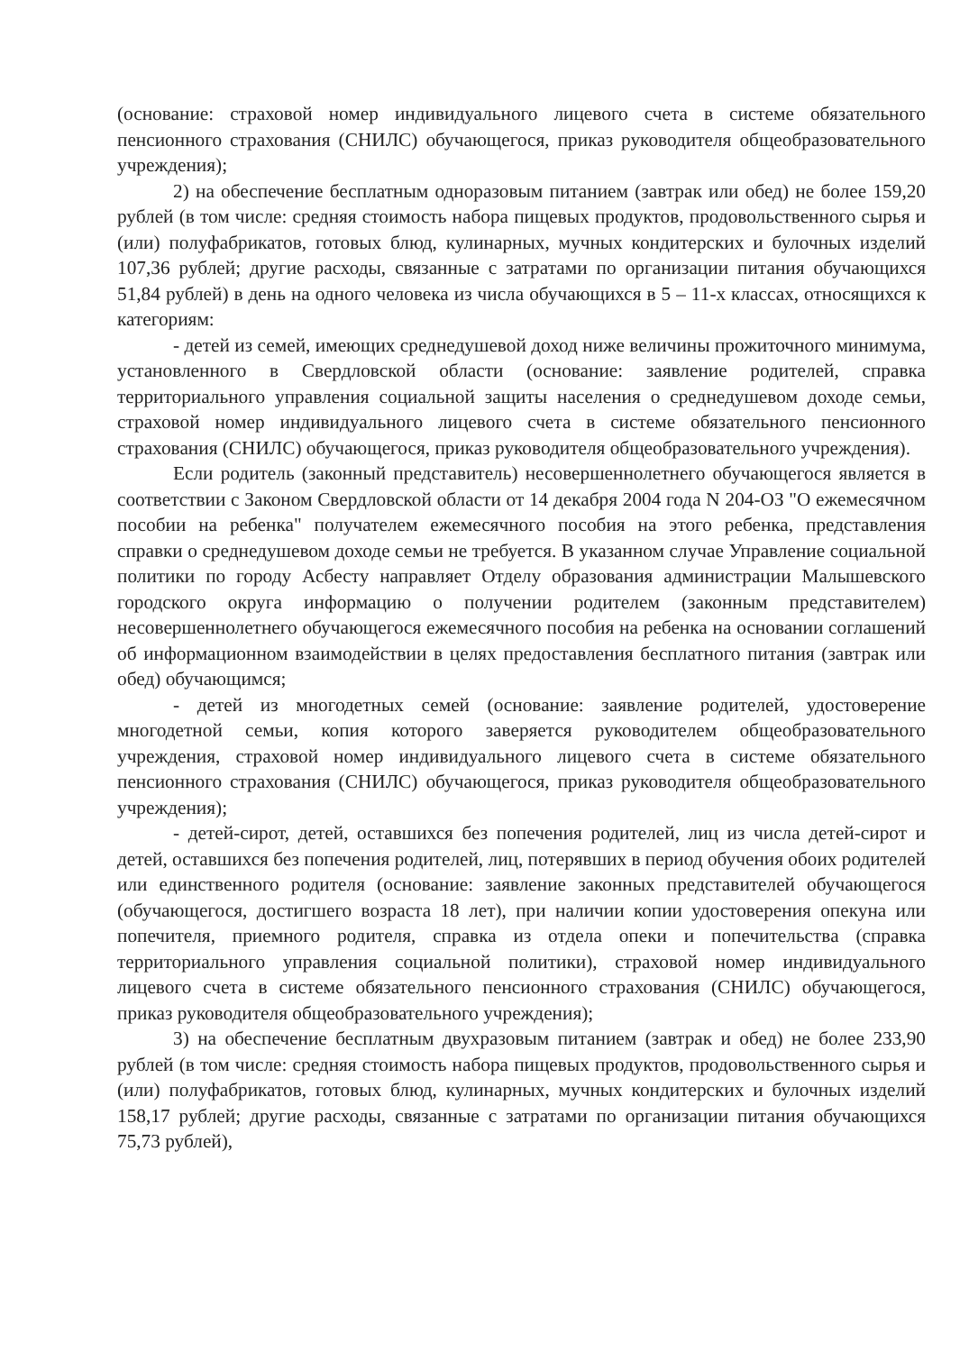(основание: страховой номер индивидуального лицевого счета в системе обязательного пенсионного страхования (СНИЛС) обучающегося, приказ руководителя общеобразовательного учреждения);
2) на обеспечение бесплатным одноразовым питанием (завтрак или обед) не более 159,20 рублей (в том числе: средняя стоимость набора пищевых продуктов, продовольственного сырья и (или) полуфабрикатов, готовых блюд, кулинарных, мучных кондитерских и булочных изделий 107,36 рублей; другие расходы, связанные с затратами по организации питания обучающихся 51,84 рублей) в день на одного человека из числа обучающихся в 5 – 11-х классах, относящихся к категориям:
- детей из семей, имеющих среднедушевой доход ниже величины прожиточного минимума, установленного в Свердловской области (основание: заявление родителей, справка территориального управления социальной защиты населения о среднедушевом доходе семьи, страховой номер индивидуального лицевого счета в системе обязательного пенсионного страхования (СНИЛС) обучающегося, приказ руководителя общеобразовательного учреждения).
Если родитель (законный представитель) несовершеннолетнего обучающегося является в соответствии с Законом Свердловской области от 14 декабря 2004 года N 204-ОЗ "О ежемесячном пособии на ребенка" получателем ежемесячного пособия на этого ребенка, представления справки о среднедушевом доходе семьи не требуется. В указанном случае Управление социальной политики по городу Асбесту направляет Отделу образования администрации Малышевского городского округа информацию о получении родителем (законным представителем) несовершеннолетнего обучающегося ежемесячного пособия на ребенка на основании соглашений об информационном взаимодействии в целях предоставления бесплатного питания (завтрак или обед) обучающимся;
- детей из многодетных семей (основание: заявление родителей, удостоверение многодетной семьи, копия которого заверяется руководителем общеобразовательного учреждения, страховой номер индивидуального лицевого счета в системе обязательного пенсионного страхования (СНИЛС) обучающегося, приказ руководителя общеобразовательного учреждения);
- детей-сирот, детей, оставшихся без попечения родителей, лиц из числа детей-сирот и детей, оставшихся без попечения родителей, лиц, потерявших в период обучения обоих родителей или единственного родителя (основание: заявление законных представителей обучающегося (обучающегося, достигшего возраста 18 лет), при наличии копии удостоверения опекуна или попечителя, приемного родителя, справка из отдела опеки и попечительства (справка территориального управления социальной политики), страховой номер индивидуального лицевого счета в системе обязательного пенсионного страхования (СНИЛС) обучающегося, приказ руководителя общеобразовательного учреждения);
3) на обеспечение бесплатным двухразовым питанием (завтрак и обед) не более 233,90 рублей (в том числе: средняя стоимость набора пищевых продуктов, продовольственного сырья и (или) полуфабрикатов, готовых блюд, кулинарных, мучных кондитерских и булочных изделий 158,17 рублей; другие расходы, связанные с затратами по организации питания обучающихся 75,73 рублей),